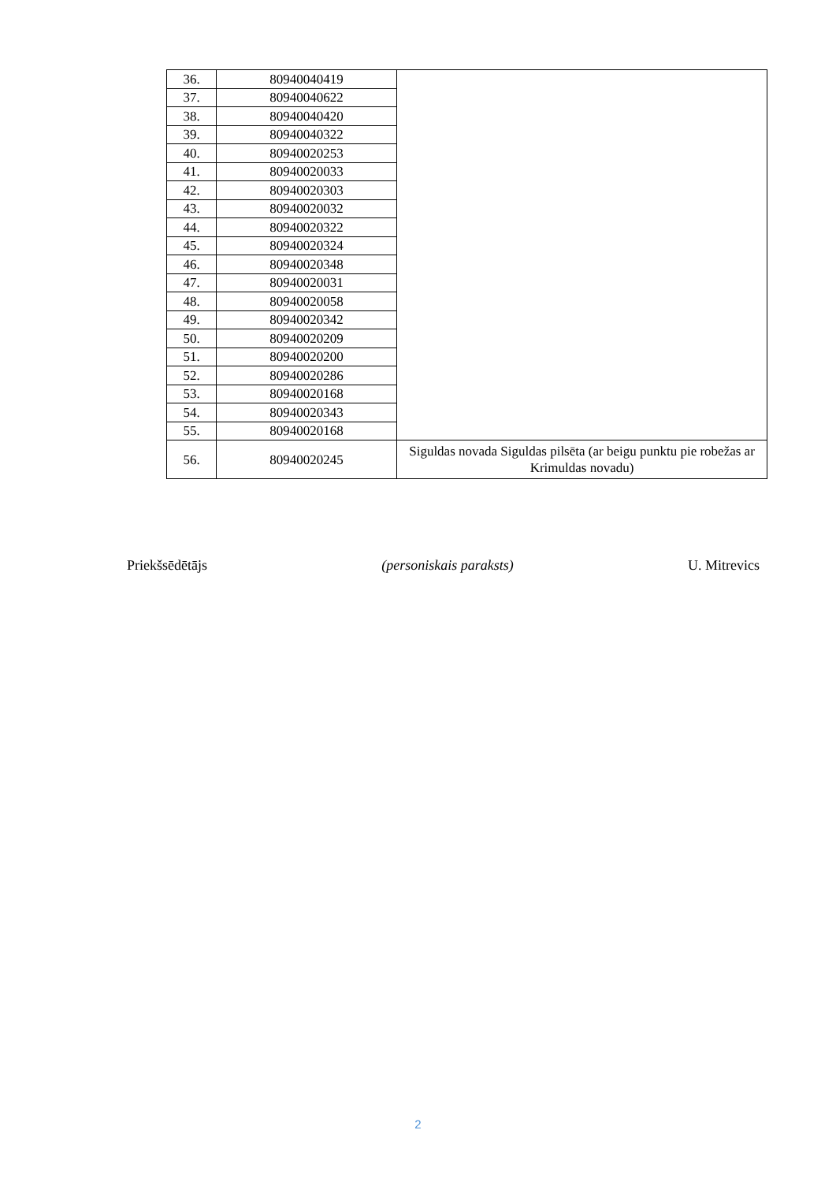| 36. | 80940040419 | |
| 37. | 80940040622 | |
| 38. | 80940040420 | |
| 39. | 80940040322 | |
| 40. | 80940020253 | |
| 41. | 80940020033 | |
| 42. | 80940020303 | |
| 43. | 80940020032 | |
| 44. | 80940020322 | |
| 45. | 80940020324 | |
| 46. | 80940020348 | |
| 47. | 80940020031 | |
| 48. | 80940020058 | |
| 49. | 80940020342 | |
| 50. | 80940020209 | |
| 51. | 80940020200 | |
| 52. | 80940020286 | |
| 53. | 80940020168 | |
| 54. | 80940020343 | |
| 55. | 80940020168 | |
| 56. | 80940020245 | Siguldas novada Siguldas pilsēta (ar beigu punktu pie robežas ar Krimuldas novadu) |
Priekšsēdētājs (personiskais paraksts) U. Mitrevics
2